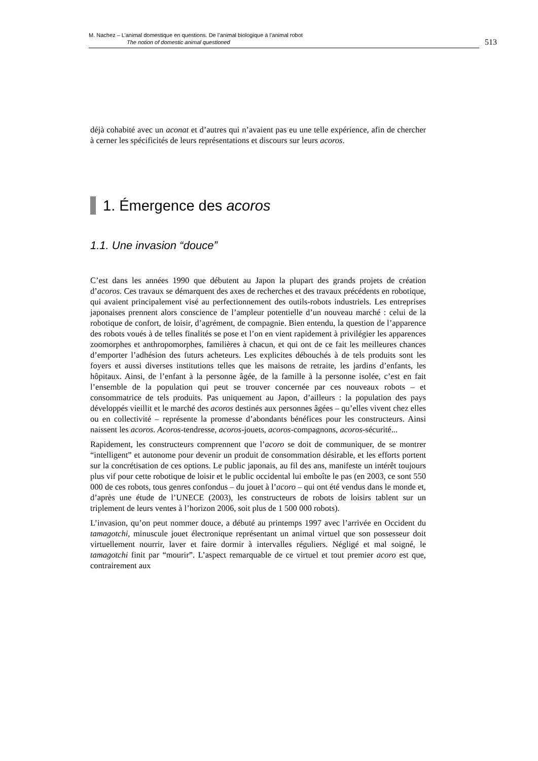M. Nachez – L’animal domestique en questions. De l’animal biologique à l’animal robot
The notion of domestic animal questioned
513
déjà cohabité avec un aconat et d’autres qui n’avaient pas eu une telle expérience, afin de chercher à cerner les spécificités de leurs représentations et discours sur leurs acoros.
1. Émergence des acoros
1.1. Une invasion “douce”
C’est dans les années 1990 que débutent au Japon la plupart des grands projets de création d’acoros. Ces travaux se démarquent des axes de recherches et des travaux précédents en robotique, qui avaient principalement visé au perfectionnement des outils-robots industriels. Les entreprises japonaises prennent alors conscience de l’ampleur potentielle d’un nouveau marché : celui de la robotique de confort, de loisir, d’agrément, de compagnie. Bien entendu, la question de l’apparence des robots voués à de telles finalités se pose et l’on en vient rapidement à privilégier les apparences zoomorphes et anthropomorphes, familières à chacun, et qui ont de ce fait les meilleures chances d’emporter l’adhésion des futurs acheteurs. Les explicites débouchés à de tels produits sont les foyers et aussi diverses institutions telles que les maisons de retraite, les jardins d’enfants, les hôpitaux. Ainsi, de l’enfant à la personne âgée, de la famille à la personne isolée, c’est en fait l’ensemble de la population qui peut se trouver concernée par ces nouveaux robots – et consommatrice de tels produits. Pas uniquement au Japon, d’ailleurs : la population des pays développés vieillit et le marché des acoros destinés aux personnes âgées – qu’elles vivent chez elles ou en collectivité – représente la promesse d’abondants bénéfices pour les constructeurs. Ainsi naissent les acoros. Acoros-tendresse, acoros-jouets, acoros-compagnons, acoros-sécurité...
Rapidement, les constructeurs comprennent que l’acoro se doit de communiquer, de se montrer “intelligent” et autonome pour devenir un produit de consommation désirable, et les efforts portent sur la concrétisation de ces options. Le public japonais, au fil des ans, manifeste un intérêt toujours plus vif pour cette robotique de loisir et le public occidental lui emboîte le pas (en 2003, ce sont 550 000 de ces robots, tous genres confondus – du jouet à l’acoro – qui ont été vendus dans le monde et, d’après une étude de l’UNECE (2003), les constructeurs de robots de loisirs tablent sur un triplement de leurs ventes à l’horizon 2006, soit plus de 1 500 000 robots).
L’invasion, qu’on peut nommer douce, a débuté au printemps 1997 avec l’arrivée en Occident du tamagotchi, minuscule jouet électronique représentant un animal virtuel que son possesseur doit virtuellement nourrir, laver et faire dormir à intervalles réguliers. Négligé et mal soigné, le tamagotchi finit par “mourir”. L’aspect remarquable de ce virtuel et tout premier acoro est que, contrairement aux